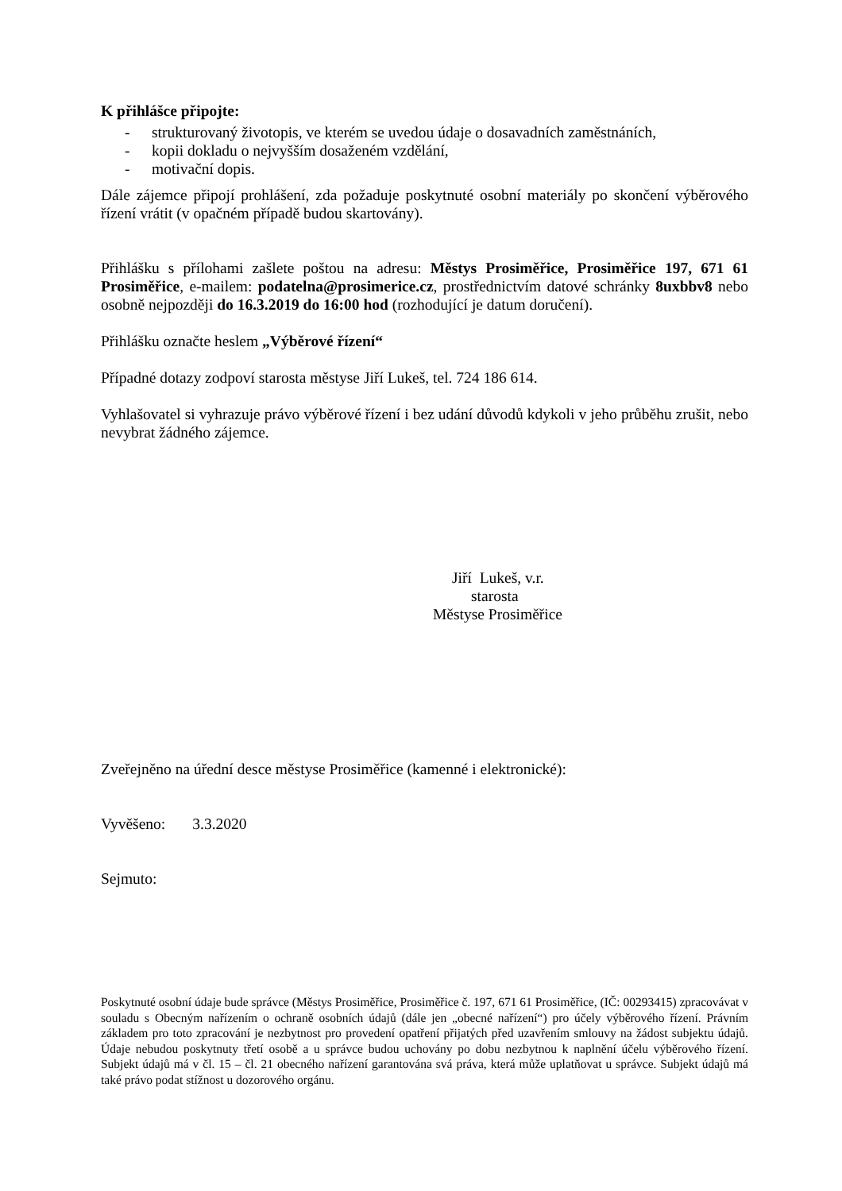K přihlášce připojte:
- strukturovaný životopis, ve kterém se uvedou údaje o dosavadních zaměstnáních,
- kopii dokladu o nejvyšším dosaženém vzdělání,
- motivační dopis.
Dále zájemce připojí prohlášení, zda požaduje poskytnuté osobní materiály po skončení výběrového řízení vrátit (v opačném případě budou skartovány).
Přihlášku s přílohami zašlete poštou na adresu: Městys Prosiměřice, Prosiměřice 197, 671 61 Prosiměřice, e-mailem: podatelna@prosimerice.cz, prostřednictvím datové schránky 8uxbbv8 nebo osobně nejpozději do 16.3.2019 do 16:00 hod (rozhodující je datum doručení).
Přihlášku označte heslem „Výběrové řízení“
Případné dotazy zodpoví starosta městyse Jiří Lukeš, tel. 724 186 614.
Vyhlašovatel si vyhrazuje právo výběrové řízení i bez udání důvodů kdykoli v jeho průběhu zrušit, nebo nevybrat žádného zájemce.
Jiří Lukeš, v.r.
starosta
Městyse Prosiměřice
Zveřejněno na úřední desce městyse Prosiměřice (kamenné i elektronické):
Vyvěšeno: 3.3.2020
Sejmuto:
Poskytnuté osobní údaje bude správce (Městys Prosiměřice, Prosiměřice č. 197, 671 61 Prosiměřice, (IČ: 00293415) zpracovávat v souladu s Obecným nařízením o ochraně osobních údajů (dále jen „obecné nařízení“) pro účely výběrového řízení. Právním základem pro toto zpracování je nezbytnost pro provedení opatření přijatých před uzavřením smlouvy na žádost subjektu údajů. Údaje nebudou poskytnuty třetí osobě a u správce budou uchovány po dobu nezbytnou k naplnění účelu výběrového řízení. Subjekt údajů má v čl. 15 – čl. 21 obecného nařízení garantována svá práva, která může uplatňovat u správce. Subjekt údajů má také právo podat stížnost u dozorového orgánu.